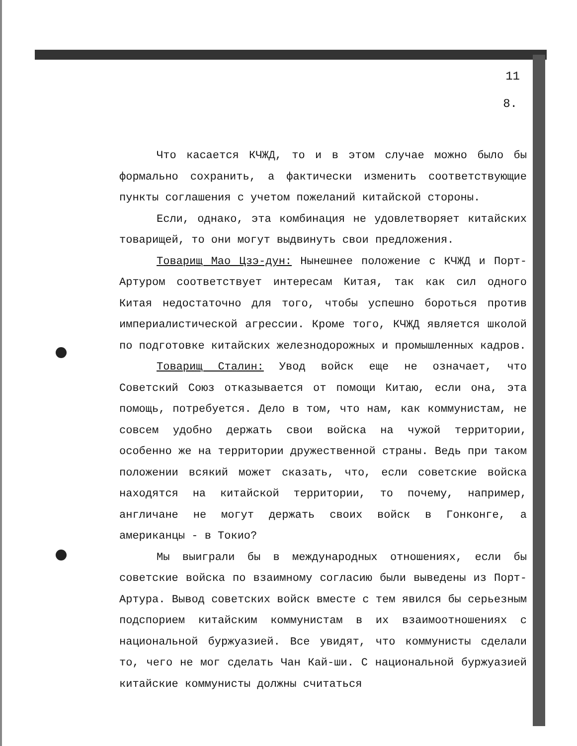11
8.
Что касается КЧЖД, то и в этом случае можно было бы формально сохранить, а фактически изменить соответствующие пункты соглашения с учетом пожеланий китайской стороны.
Если, однако, эта комбинация не удовлетворяет китайских товарищей, то они могут выдвинуть свои предложения.
Товарищ Мао Цзэ-дун: Нынешнее положение с КЧЖД и Порт-Артуром соответствует интересам Китая, так как сил одного Китая недостаточно для того, чтобы успешно бороться против империалистической агрессии. Кроме того, КЧЖД является школой по подготовке китайских железнодорожных и промышленных кадров.
Товарищ Сталин: Увод войск еще не означает, что Советский Союз отказывается от помощи Китаю, если она, эта помощь, потребуется. Дело в том, что нам, как коммунистам, не совсем удобно держать свои войска на чужой территории, особенно же на территории дружественной страны. Ведь при таком положении всякий может сказать, что, если советские войска находятся на китайской территории, то почему, например, англичане не могут держать своих войск в Гонконге, а американцы - в Токио?
Мы выиграли бы в международных отношениях, если бы советские войска по взаимному согласию были выведены из Порт-Артура. Вывод советских войск вместе с тем явился бы серьезным подспорием китайским коммунистам в их взаимоотношениях с национальной буржуазией. Все увидят, что коммунисты сделали то, чего не мог сделать Чан Кай-ши. С национальной буржуазией китайские коммунисты должны считаться